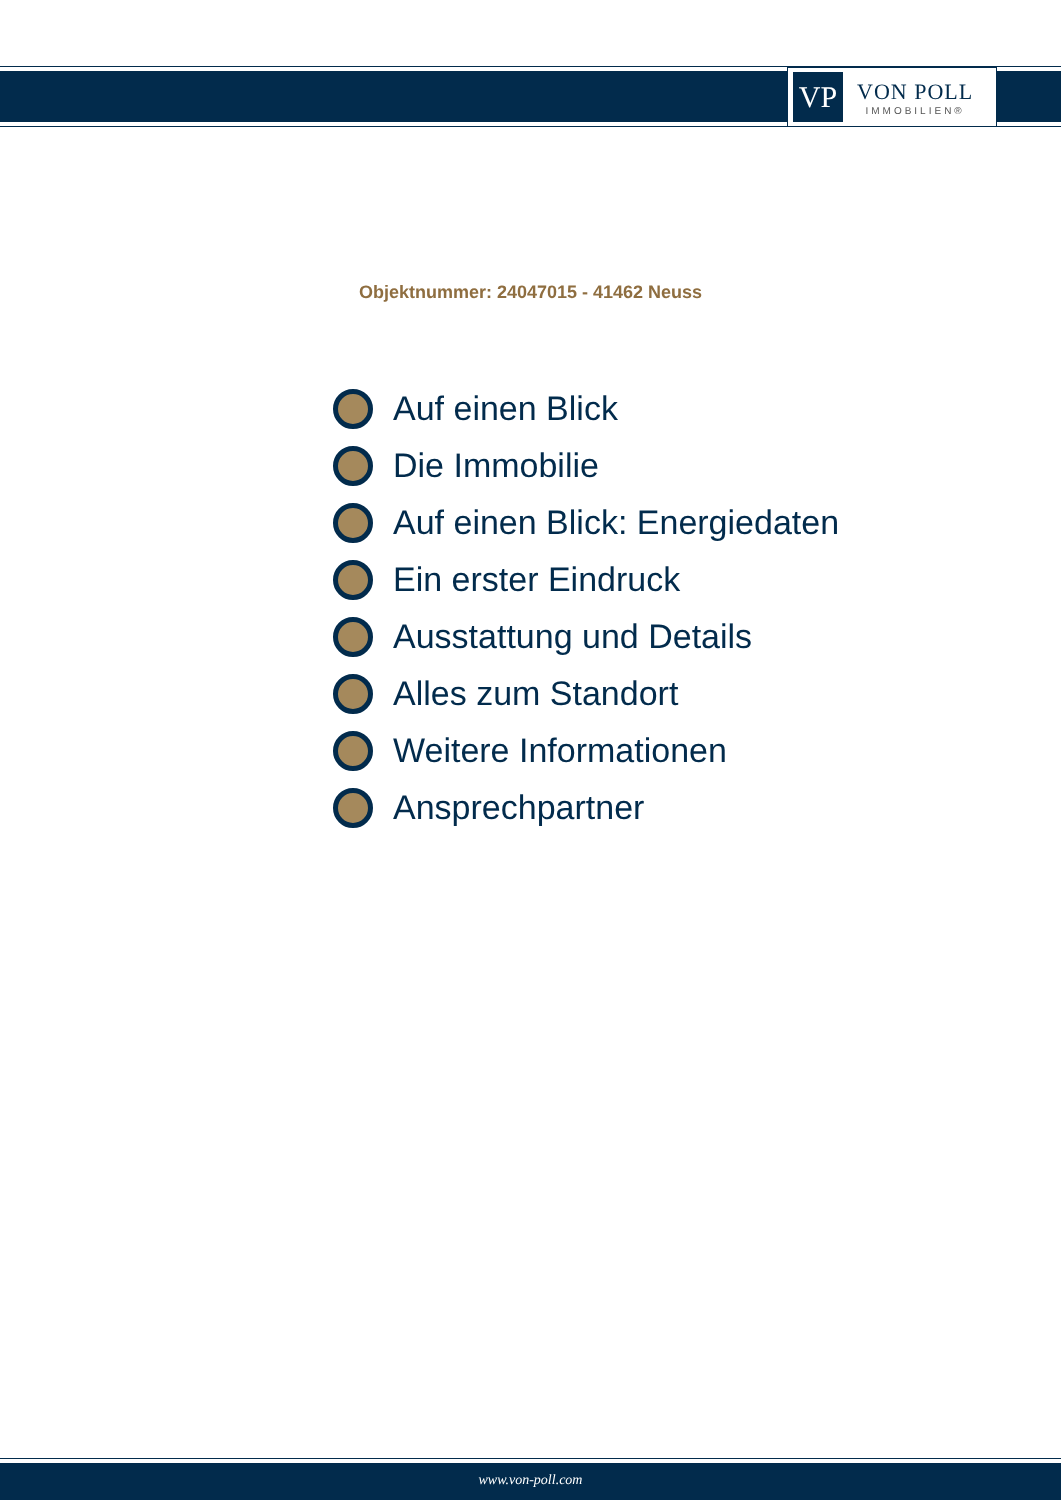VP
VON POLL
IMMOBILIEN®
Objektnummer: 24047015 - 41462 Neuss
Auf einen Blick
Die Immobilie
Auf einen Blick: Energiedaten
Ein erster Eindruck
Ausstattung und Details
Alles zum Standort
Weitere Informationen
Ansprechpartner
www.von-poll.com